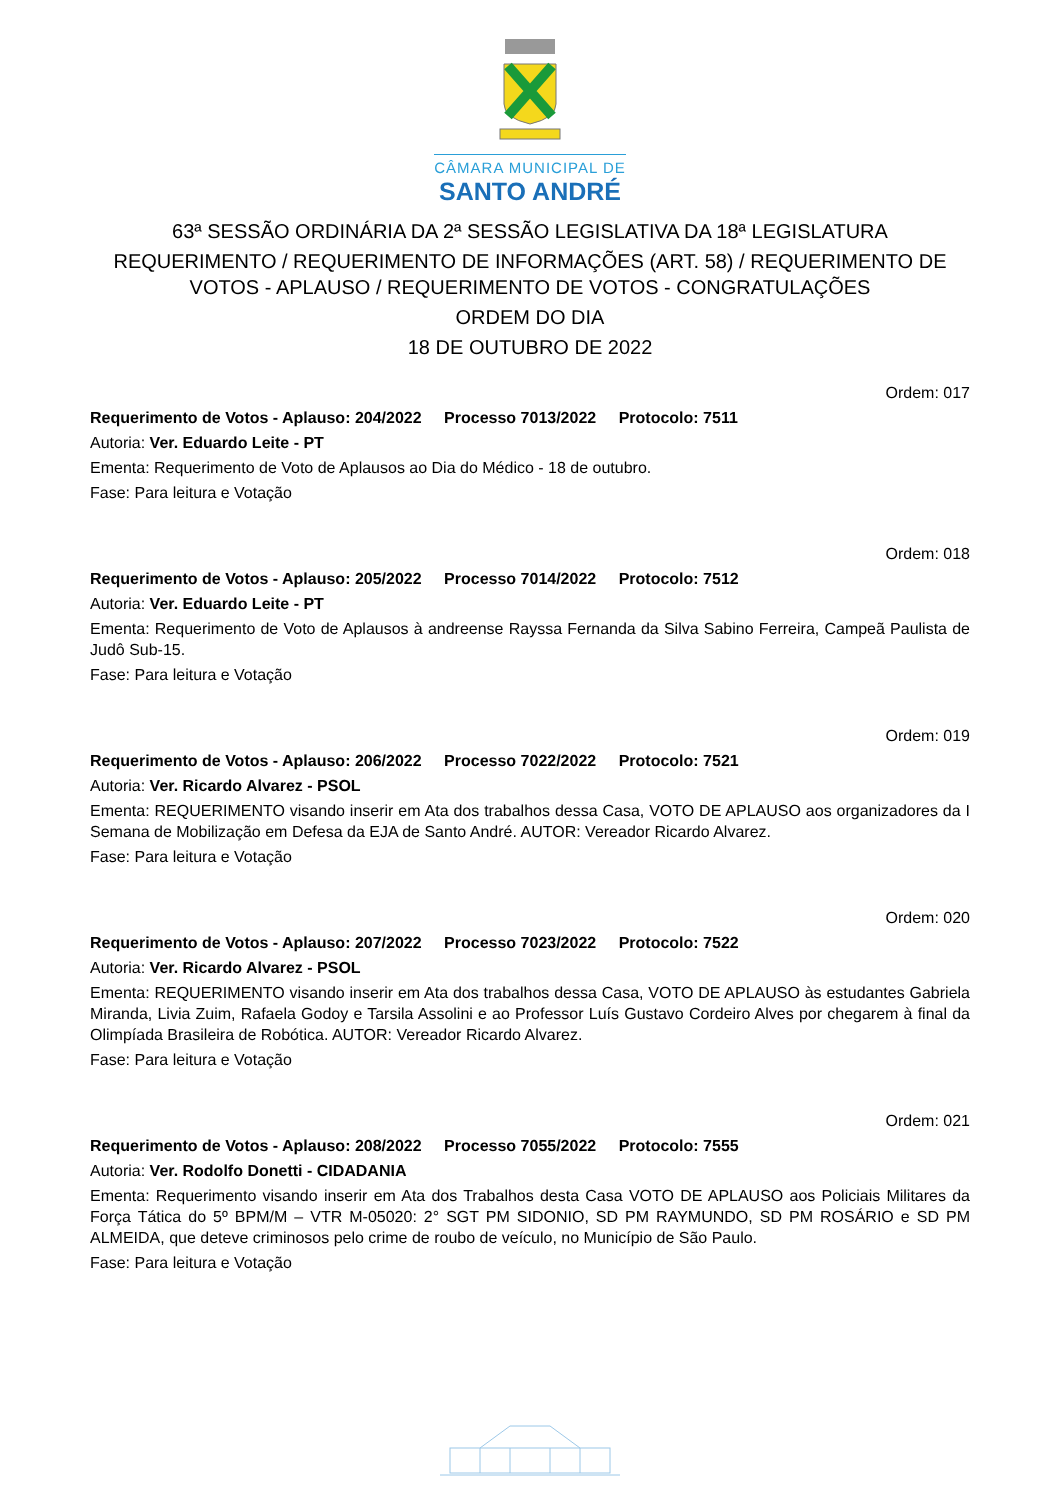CÂMARA MUNICIPAL DE
SANTO ANDRÉ
63ª SESSÃO ORDINÁRIA DA 2ª SESSÃO LEGISLATIVA DA 18ª LEGISLATURA
REQUERIMENTO / REQUERIMENTO DE INFORMAÇÕES (ART. 58) / REQUERIMENTO DE VOTOS - APLAUSO / REQUERIMENTO DE VOTOS - CONGRATULAÇÕES
ORDEM DO DIA
18 DE OUTUBRO DE 2022
Ordem: 017
Requerimento de Votos - Aplauso: 204/2022 Processo 7013/2022 Protocolo: 7511
Autoria: Ver. Eduardo Leite - PT
Ementa: Requerimento de Voto de Aplausos ao Dia do Médico - 18 de outubro.
Fase: Para leitura e Votação
Ordem: 018
Requerimento de Votos - Aplauso: 205/2022 Processo 7014/2022 Protocolo: 7512
Autoria: Ver. Eduardo Leite - PT
Ementa: Requerimento de Voto de Aplausos à andreense Rayssa Fernanda da Silva Sabino Ferreira, Campeã Paulista de Judô Sub-15.
Fase: Para leitura e Votação
Ordem: 019
Requerimento de Votos - Aplauso: 206/2022 Processo 7022/2022 Protocolo: 7521
Autoria: Ver. Ricardo Alvarez - PSOL
Ementa: REQUERIMENTO visando inserir em Ata dos trabalhos dessa Casa, VOTO DE APLAUSO aos organizadores da I Semana de Mobilização em Defesa da EJA de Santo André. AUTOR: Vereador Ricardo Alvarez.
Fase: Para leitura e Votação
Ordem: 020
Requerimento de Votos - Aplauso: 207/2022 Processo 7023/2022 Protocolo: 7522
Autoria: Ver. Ricardo Alvarez - PSOL
Ementa: REQUERIMENTO visando inserir em Ata dos trabalhos dessa Casa, VOTO DE APLAUSO às estudantes Gabriela Miranda, Livia Zuim, Rafaela Godoy e Tarsila Assolini e ao Professor Luís Gustavo Cordeiro Alves por chegarem à final da Olimpíada Brasileira de Robótica. AUTOR: Vereador Ricardo Alvarez.
Fase: Para leitura e Votação
Ordem: 021
Requerimento de Votos - Aplauso: 208/2022 Processo 7055/2022 Protocolo: 7555
Autoria: Ver. Rodolfo Donetti - CIDADANIA
Ementa: Requerimento visando inserir em Ata dos Trabalhos desta Casa VOTO DE APLAUSO aos Policiais Militares da Força Tática do 5º BPM/M – VTR M-05020: 2° SGT PM SIDONIO, SD PM RAYMUNDO, SD PM ROSÁRIO e SD PM ALMEIDA, que deteve criminosos pelo crime de roubo de veículo, no Município de São Paulo.
Fase: Para leitura e Votação